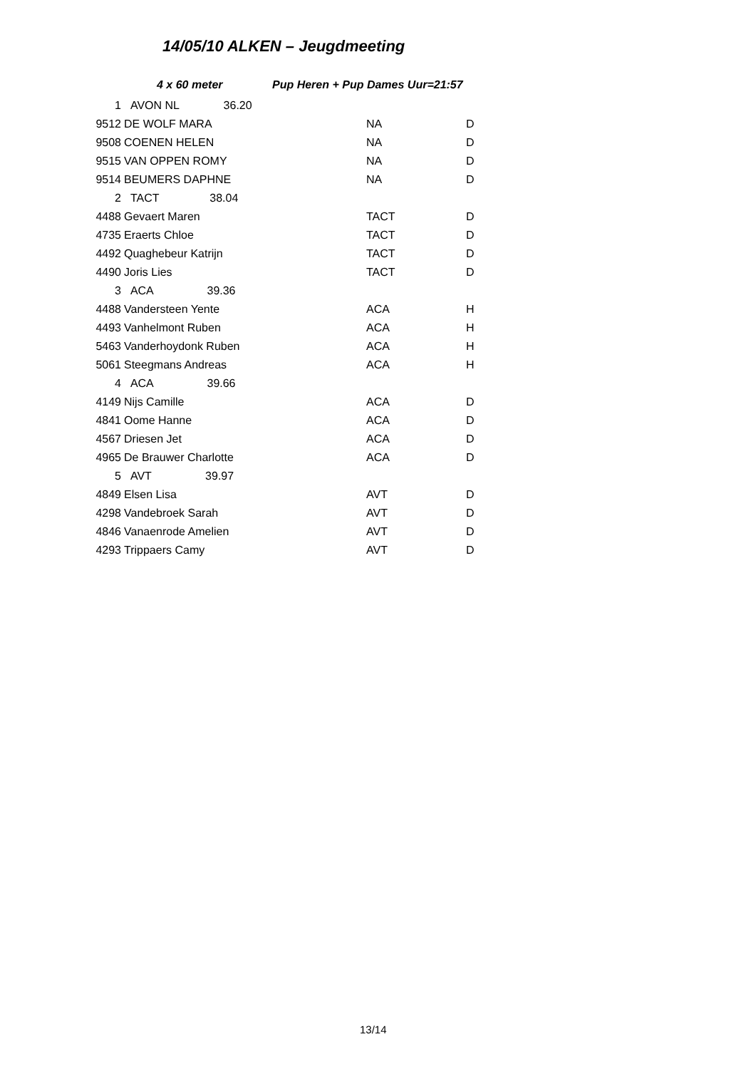14/05/10 ALKEN – Jeugdmeeting
4 x 60 meter Pup Heren + Pup Dames Uur=21:57
| 1 | AVON NL 36.20 | | |
| 9512 | DE WOLF MARA | NA | D |
| 9508 | COENEN HELEN | NA | D |
| 9515 | VAN OPPEN ROMY | NA | D |
| 9514 | BEUMERS DAPHNE | NA | D |
| 2 | TACT 38.04 | | |
| 4488 | Gevaert Maren | TACT | D |
| 4735 | Eraerts Chloe | TACT | D |
| 4492 | Quaghebeur Katrijn | TACT | D |
| 4490 | Joris Lies | TACT | D |
| 3 | ACA 39.36 | | |
| 4488 | Vandersteen Yente | ACA | H |
| 4493 | Vanhelmont Ruben | ACA | H |
| 5463 | Vanderhoydonk Ruben | ACA | H |
| 5061 | Steegmans Andreas | ACA | H |
| 4 | ACA 39.66 | | |
| 4149 | Nijs Camille | ACA | D |
| 4841 | Oome Hanne | ACA | D |
| 4567 | Driesen Jet | ACA | D |
| 4965 | De Brauwer Charlotte | ACA | D |
| 5 | AVT 39.97 | | |
| 4849 | Elsen Lisa | AVT | D |
| 4298 | Vandebroek Sarah | AVT | D |
| 4846 | Vanaenrode Amelien | AVT | D |
| 4293 | Trippaers Camy | AVT | D |
13/14